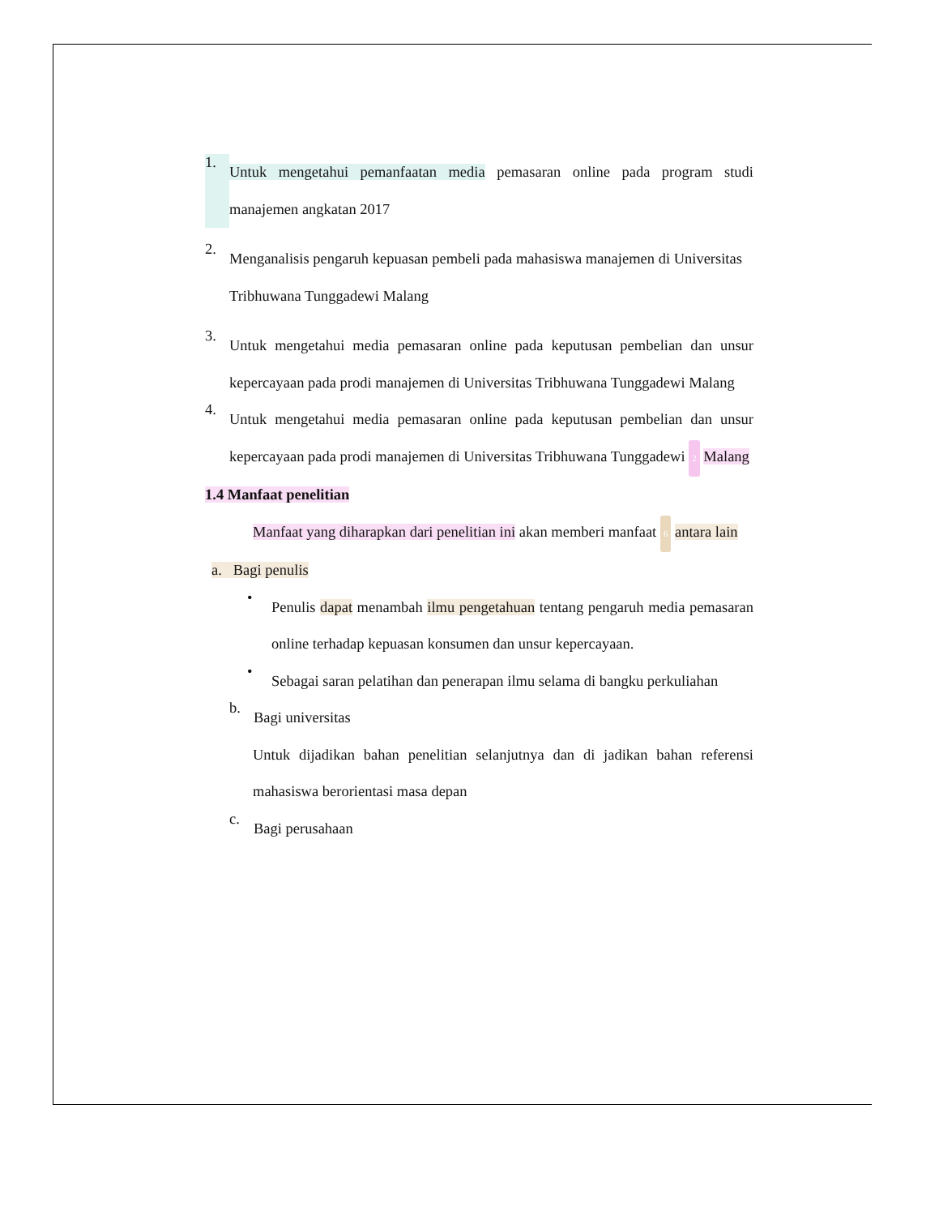1.
Untuk mengetahui pemanfaatan media pemasaran online pada program studi manajemen angkatan 2017
2.
Menganalisis pengaruh kepuasan pembeli pada mahasiswa manajemen di Universitas Tribhuwana Tunggadewi Malang
3.
Untuk mengetahui media pemasaran online pada keputusan pembelian dan unsur kepercayaan pada prodi manajemen di Universitas Tribhuwana Tunggadewi Malang
4.
Untuk mengetahui media pemasaran online pada keputusan pembelian dan unsur kepercayaan pada prodi manajemen di Universitas Tribhuwana Tunggadewi 2 Malang
1.4 Manfaat penelitian
Manfaat yang diharapkan dari penelitian ini akan memberi manfaat 6 antara lain
a. Bagi penulis
•
Penulis dapat menambah ilmu pengetahuan tentang pengaruh media pemasaran online terhadap kepuasan konsumen dan unsur kepercayaan.
•
Sebagai saran pelatihan dan penerapan ilmu selama di bangku perkuliahan
b.
Bagi universitas
Untuk dijadikan bahan penelitian selanjutnya dan di jadikan bahan referensi mahasiswa berorientasi masa depan
c.
Bagi perusahaan